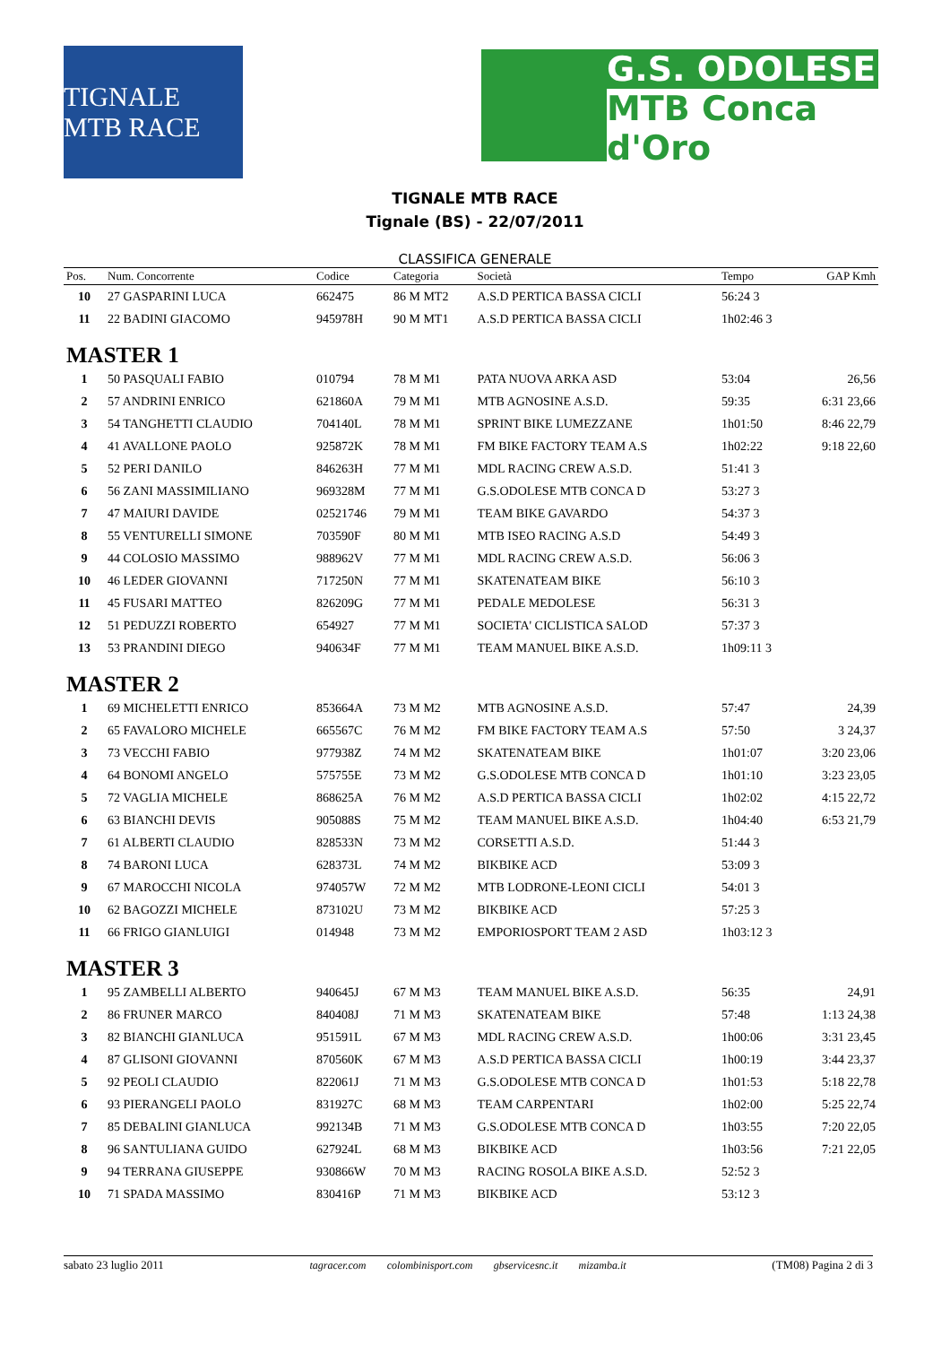TIGNALE MTB RACE
G.S. ODOLESE
MTB Conca d'Oro
TIGNALE MTB RACE
Tignale (BS) - 22/07/2011
CLASSIFICA GENERALE
| Pos. | Num. Concorrente | Codice | Categoria | Società | Tempo | GAP Kmh |
| --- | --- | --- | --- | --- | --- | --- |
| 10 | 27 GASPARINI LUCA | 662475 | 86 M MT2 | A.S.D PERTICA BASSA CICLI | 56:24 3 | |
| 11 | 22 BADINI GIACOMO | 945978H | 90 M MT1 | A.S.D PERTICA BASSA CICLI | 1h02:46 3 | |
| MASTER 1 | | | | | | |
| 1 | 50 PASQUALI FABIO | 010794 | 78 M M1 | PATA NUOVA ARKA ASD | 53:04 | 26,56 |
| 2 | 57 ANDRINI ENRICO | 621860A | 79 M M1 | MTB AGNOSINE A.S.D. | 59:35 | 6:31 23,66 |
| 3 | 54 TANGHETTI CLAUDIO | 704140L | 78 M M1 | SPRINT BIKE LUMEZZANE | 1h01:50 | 8:46 22,79 |
| 4 | 41 AVALLONE PAOLO | 925872K | 78 M M1 | FM BIKE FACTORY TEAM A.S | 1h02:22 | 9:18 22,60 |
| 5 | 52 PERI DANILO | 846263H | 77 M M1 | MDL RACING CREW A.S.D. | 51:41 3 | |
| 6 | 56 ZANI MASSIMILIANO | 969328M | 77 M M1 | G.S.ODOLESE MTB CONCA D | 53:27 3 | |
| 7 | 47 MAIURI DAVIDE | 02521746 | 79 M M1 | TEAM BIKE GAVARDO | 54:37 3 | |
| 8 | 55 VENTURELLI SIMONE | 703590F | 80 M M1 | MTB ISEO RACING A.S.D | 54:49 3 | |
| 9 | 44 COLOSIO MASSIMO | 988962V | 77 M M1 | MDL RACING CREW A.S.D. | 56:06 3 | |
| 10 | 46 LEDER GIOVANNI | 717250N | 77 M M1 | SKATENATEAM BIKE | 56:10 3 | |
| 11 | 45 FUSARI MATTEO | 826209G | 77 M M1 | PEDALE MEDOLESE | 56:31 3 | |
| 12 | 51 PEDUZZI ROBERTO | 654927 | 77 M M1 | SOCIETA' CICLISTICA SALOD | 57:37 3 | |
| 13 | 53 PRANDINI DIEGO | 940634F | 77 M M1 | TEAM MANUEL BIKE A.S.D. | 1h09:11 3 | |
| MASTER 2 | | | | | | |
| 1 | 69 MICHELETTI ENRICO | 853664A | 73 M M2 | MTB AGNOSINE A.S.D. | 57:47 | 24,39 |
| 2 | 65 FAVALORO MICHELE | 665567C | 76 M M2 | FM BIKE FACTORY TEAM A.S | 57:50 | 3 24,37 |
| 3 | 73 VECCHI FABIO | 977938Z | 74 M M2 | SKATENATEAM BIKE | 1h01:07 | 3:20 23,06 |
| 4 | 64 BONOMI ANGELO | 575755E | 73 M M2 | G.S.ODOLESE MTB CONCA D | 1h01:10 | 3:23 23,05 |
| 5 | 72 VAGLIA MICHELE | 868625A | 76 M M2 | A.S.D PERTICA BASSA CICLI | 1h02:02 | 4:15 22,72 |
| 6 | 63 BIANCHI DEVIS | 905088S | 75 M M2 | TEAM MANUEL BIKE A.S.D. | 1h04:40 | 6:53 21,79 |
| 7 | 61 ALBERTI CLAUDIO | 828533N | 73 M M2 | CORSETTI A.S.D. | 51:44 3 | |
| 8 | 74 BARONI LUCA | 628373L | 74 M M2 | BIKBIKE ACD | 53:09 3 | |
| 9 | 67 MAROCCHI NICOLA | 974057W | 72 M M2 | MTB LODRONE-LEONI CICLI | 54:01 3 | |
| 10 | 62 BAGOZZI MICHELE | 873102U | 73 M M2 | BIKBIKE ACD | 57:25 3 | |
| 11 | 66 FRIGO GIANLUIGI | 014948 | 73 M M2 | EMPORIOSPORT TEAM 2 ASD | 1h03:12 3 | |
| MASTER 3 | | | | | | |
| 1 | 95 ZAMBELLI ALBERTO | 940645J | 67 M M3 | TEAM MANUEL BIKE A.S.D. | 56:35 | 24,91 |
| 2 | 86 FRUNER MARCO | 840408J | 71 M M3 | SKATENATEAM BIKE | 57:48 | 1:13 24,38 |
| 3 | 82 BIANCHI GIANLUCA | 951591L | 67 M M3 | MDL RACING CREW A.S.D. | 1h00:06 | 3:31 23,45 |
| 4 | 87 GLISONI GIOVANNI | 870560K | 67 M M3 | A.S.D PERTICA BASSA CICLI | 1h00:19 | 3:44 23,37 |
| 5 | 92 PEOLI CLAUDIO | 822061J | 71 M M3 | G.S.ODOLESE MTB CONCA D | 1h01:53 | 5:18 22,78 |
| 6 | 93 PIERANGELI PAOLO | 831927C | 68 M M3 | TEAM CARPENTARI | 1h02:00 | 5:25 22,74 |
| 7 | 85 DEBALINI GIANLUCA | 992134B | 71 M M3 | G.S.ODOLESE MTB CONCA D | 1h03:55 | 7:20 22,05 |
| 8 | 96 SANTULIANA GUIDO | 627924L | 68 M M3 | BIKBIKE ACD | 1h03:56 | 7:21 22,05 |
| 9 | 94 TERRANA GIUSEPPE | 930866W | 70 M M3 | RACING ROSOLA BIKE A.S.D. | 52:52 3 | |
| 10 | 71 SPADA MASSIMO | 830416P | 71 M M3 | BIKBIKE ACD | 53:12 3 | |
sabato 23 luglio 2011 tagracer.com colombinisport.com gbservicesnc.it mizamba.it (TM08) Pagina 2 di 3